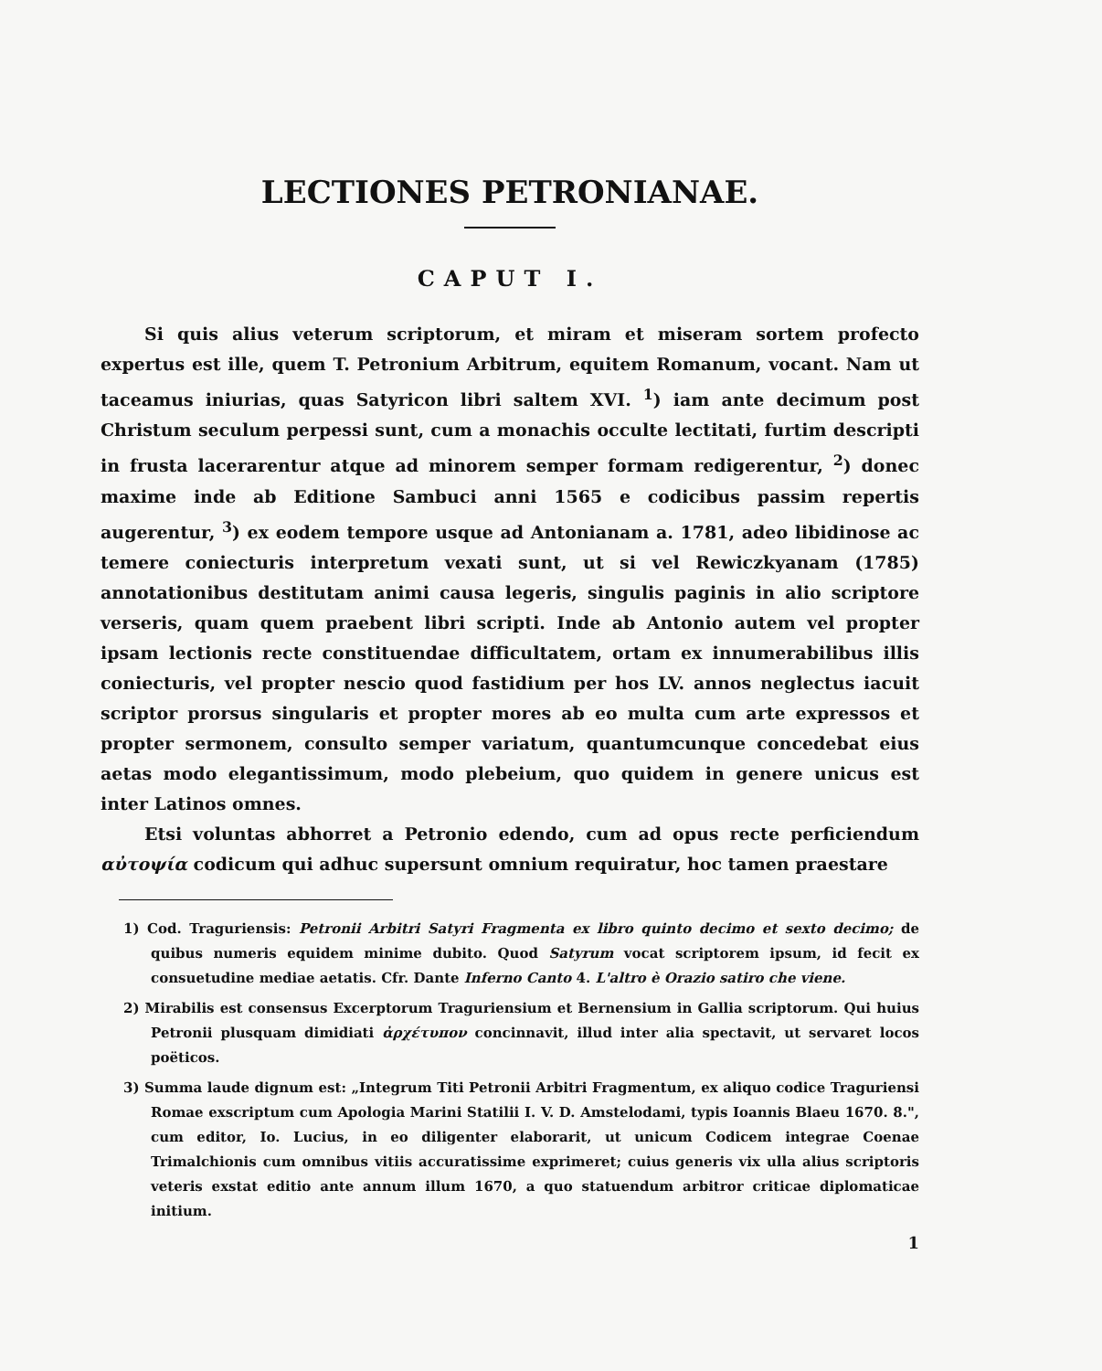LECTIONES PETRONIANAE.
CAPUT I.
Si quis alius veterum scriptorum, et miram et miseram sortem profecto expertus est ille, quem T. Petronium Arbitrum, equitem Romanum, vocant. Nam ut taceamus iniurias, quas Satyricon libri saltem XVI. <sup>1</sup>) iam ante decimum post Christum seculum perpessi sunt, cum a monachis occulte lectitati, furtim descripti in frusta lacerarentur atque ad minorem semper formam redigerentur, <sup>2</sup>) donec maxime inde ab Editione Sambuci anni 1565 e codicibus passim repertis augerentur, <sup>3</sup>) ex eodem tempore usque ad Antonianam a. 1781, adeo libidinose ac temere coniecturis interpretum vexati sunt, ut si vel Rewiczkyanam (1785) annotationibus destitutam animi causa legeris, singulis paginis in alio scriptore verseris, quam quem praebent libri scripti. Inde ab Antonio autem vel propter ipsam lectionis recte constituendae difficultatem, ortam ex innumerabilibus illis coniecturis, vel propter nescio quod fastidium per hos LV. annos neglectus iacuit scriptor prorsus singularis et propter mores ab eo multa cum arte expressos et propter sermonem, consulto semper variatum, quantumcunque concedebat eius aetas modo elegantissimum, modo plebeium, quo quidem in genere unicus est inter Latinos omnes.
Etsi voluntas abhorret a Petronio edendo, cum ad opus recte perficiendum αὐτοψία codicum qui adhuc supersunt omnium requiratur, hoc tamen praestare
1) Cod. Traguriensis: Petronii Arbitri Satyri Fragmenta ex libro quinto decimo et sexto decimo; de quibus numeris equidem minime dubito. Quod Satyrum vocat scriptorem ipsum, id fecit ex consuetudine mediae aetatis. Cfr. Dante Inferno Canto 4. L'altro è Orazio satiro che viene.
2) Mirabilis est consensus Excerptorum Traguriensium et Bernensium in Gallia scriptorum. Qui huius Petronii plusquam dimidiati ἀρχέτυπον concinnavit, illud inter alia spectavit, ut servaret locos poëticos.
3) Summa laude dignum est: „Integrum Titi Petronii Arbitri Fragmentum, ex aliquo codice Traguriensi Romae exscriptum cum Apologia Marini Statilii I. V. D. Amstelodami, typis Ioannis Blaeu 1670. 8.", cum editor, Io. Lucius, in eo diligenter elaborarit, ut unicum Codicem integrae Coenae Trimalchionis cum omnibus vitiis accuratissime exprimeret; cuius generis vix ulla alius scriptoris veteris exstat editio ante annum illum 1670, a quo statuendum arbitror criticae diplomaticae initium.
1